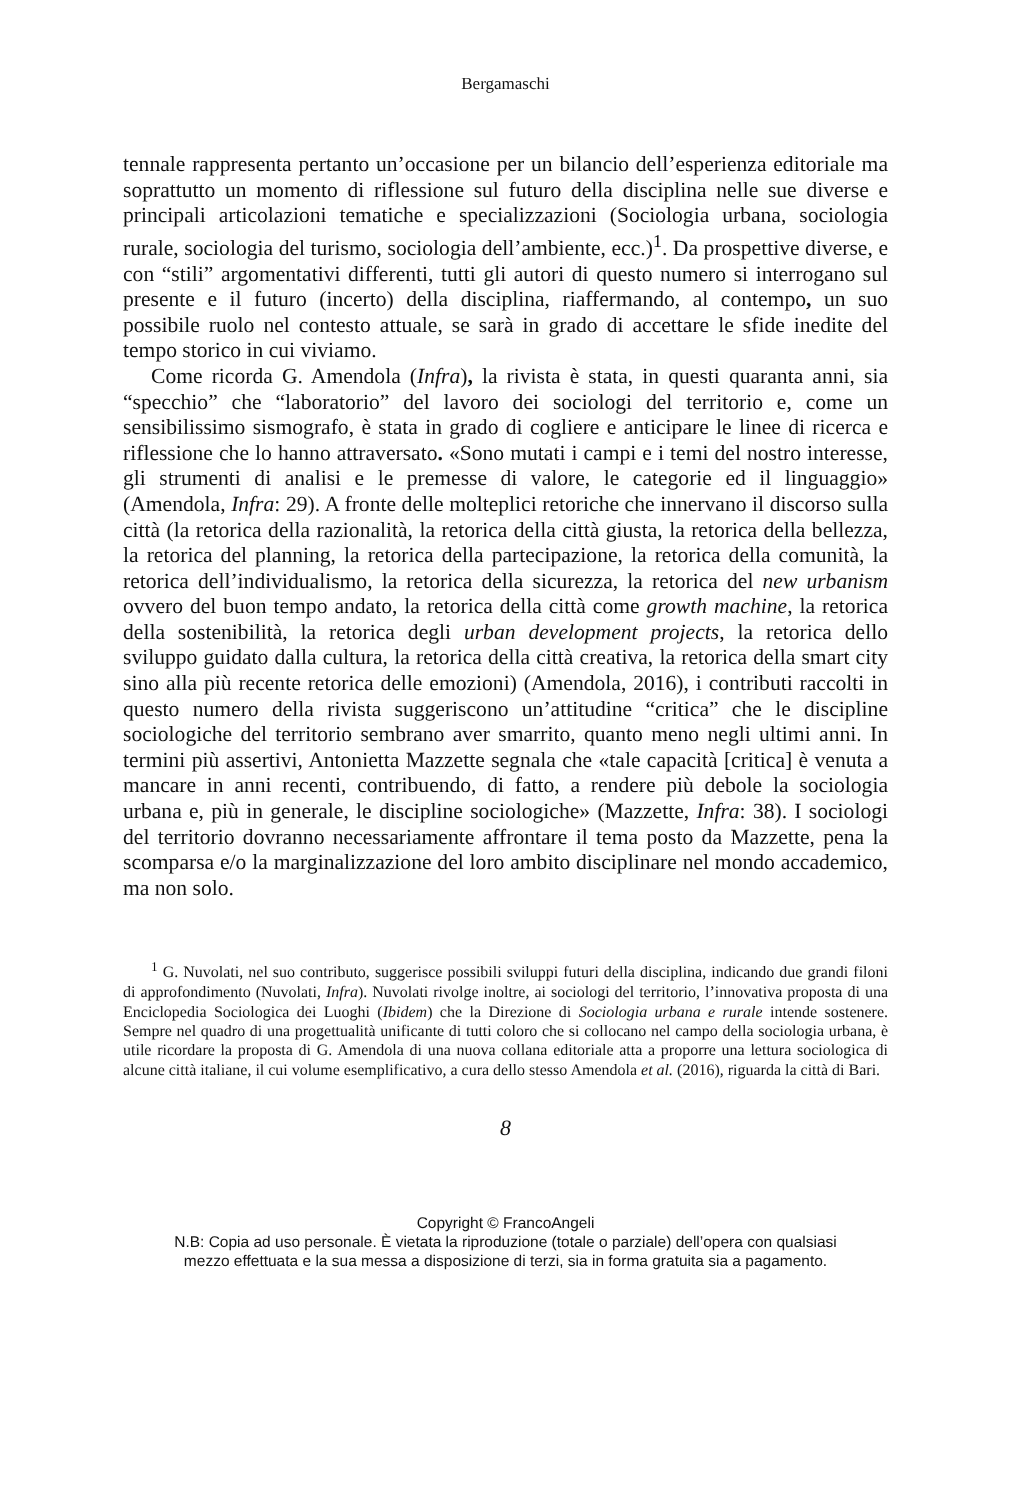Bergamaschi
tennale rappresenta pertanto un’occasione per un bilancio dell’esperienza editoriale ma soprattutto un momento di riflessione sul futuro della disciplina nelle sue diverse e principali articolazioni tematiche e specializzazioni (Sociologia urbana, sociologia rurale, sociologia del turismo, sociologia dell’ambiente, ecc.)<sup>1</sup>. Da prospettive diverse, e con “stili” argomentativi differenti, tutti gli autori di questo numero si interrogano sul presente e il futuro (incerto) della disciplina, riaffermando, al contempo, un suo possibile ruolo nel contesto attuale, se sarà in grado di accettare le sfide inedite del tempo storico in cui viviamo.
Come ricorda G. Amendola (Infra), la rivista è stata, in questi quaranta anni, sia “specchio” che “laboratorio” del lavoro dei sociologi del territorio e, come un sensibilissimo sismografo, è stata in grado di cogliere e anticipare le linee di ricerca e riflessione che lo hanno attraversato. «Sono mutati i campi e i temi del nostro interesse, gli strumenti di analisi e le premesse di valore, le categorie ed il linguaggio» (Amendola, Infra: 29). A fronte delle molteplici retoriche che innervano il discorso sulla città (la retorica della razionalità, la retorica della città giusta, la retorica della bellezza, la retorica del planning, la retorica della partecipazione, la retorica della comunità, la retorica dell’individualismo, la retorica della sicurezza, la retorica del new urbanism ovvero del buon tempo andato, la retorica della città come growth machine, la retorica della sostenibilità, la retorica degli urban development projects, la retorica dello sviluppo guidato dalla cultura, la retorica della città creativa, la retorica della smart city sino alla più recente retorica delle emozioni) (Amendola, 2016), i contributi raccolti in questo numero della rivista suggeriscono un’attitudine “critica” che le discipline sociologiche del territorio sembrano aver smarrito, quanto meno negli ultimi anni. In termini più assertivi, Antonietta Mazzette segnala che «tale capacità [critica] è venuta a mancare in anni recenti, contribuendo, di fatto, a rendere più debole la sociologia urbana e, più in generale, le discipline sociologiche» (Mazzette, Infra: 38). I sociologi del territorio dovranno necessariamente affrontare il tema posto da Mazzette, pena la scomparsa e/o la marginalizzazione del loro ambito disciplinare nel mondo accademico, ma non solo.
<sup>1</sup> G. Nuvolati, nel suo contributo, suggerisce possibili sviluppi futuri della disciplina, indicando due grandi filoni di approfondimento (Nuvolati, Infra). Nuvolati rivolge inoltre, ai sociologi del territorio, l’innovativa proposta di una Enciclopedia Sociologica dei Luoghi (Ibidem) che la Direzione di Sociologia urbana e rurale intende sostenere. Sempre nel quadro di una progettualità unificante di tutti coloro che si collocano nel campo della sociologia urbana, è utile ricordare la proposta di G. Amendola di una nuova collana editoriale atta a proporre una lettura sociologica di alcune città italiane, il cui volume esemplificativo, a cura dello stesso Amendola et al. (2016), riguarda la città di Bari.
8
Copyright © FrancoAngeli
N.B: Copia ad uso personale. È vietata la riproduzione (totale o parziale) dell’opera con qualsiasi
mezzo effettuata e la sua messa a disposizione di terzi, sia in forma gratuita sia a pagamento.